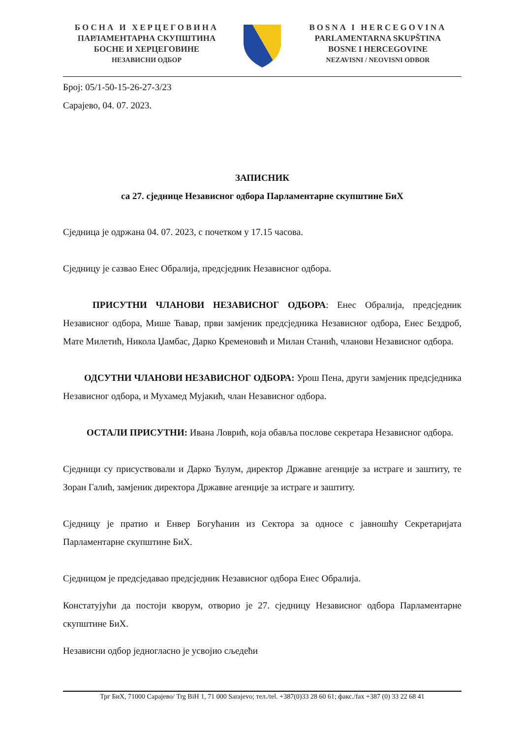БОСНА И ХЕРЦЕГОВИНА
ПАРЛАМЕНТАРНА СКУПШТИНА
БОСНЕ И ХЕРЦЕГОВИНЕ
НЕЗАВИСНИ ОДБОР
BOSNA I HERCEGOVINA
PARLAMENTARNA SKUPŠTINA
BOSNE I HERCEGOVINE
NEZAVISNI / NEOVISNI ODBOR
Број: 05/1-50-15-26-27-3/23
Сарајево, 04. 07. 2023.
ЗАПИСНИК
са 27. сједнице Независног одбора Парламентарне скупштине БиХ
Сједница је одржана 04. 07. 2023, с почетком у 17.15 часова.
Сједницу је сазвао Енес Обралија, предсједник Независног одбора.
ПРИСУТНИ ЧЛАНОВИ НЕЗАВИСНОГ ОДБОРА: Енес Обралија, предсједник Независног одбора, Мише Ћавар, први замјеник предсједника Независног одбора, Енес Бездроб, Мате Милетић, Никола Џамбас, Дарко Кременовић и Милан Станић, чланови Независног одбора.
ОДСУТНИ ЧЛАНОВИ НЕЗАВИСНОГ ОДБОРА: Урош Пена, други замјеник предсједника Независног одбора, и Мухамед Мујакић, члан Независног одбора.
ОСТАЛИ ПРИСУТНИ: Ивана Ловрић, која обавља послове секретара Независног одбора.
Сједници су присуствовали и Дарко Ћулум, директор Државне агенције за истраге и заштиту, те Зоран Галић, замјеник директора Државне агенције за истраге и заштиту.
Сједницу је пратио и Енвер Богућанин из Сектора за односе с јавношћу Секретаријата Парламентарне скупштине БиХ.
Сједницом је предсједавао предсједник Независног одбора Енес Обралија.
Констатујући да постоји кворум, отворио је 27. сједницу Независног одбора Парламентарне скупштине БиХ.
Независни одбор једногласно је усвојио сљедећи
Трг БиХ, 71000 Сарајево/ Trg BiH 1, 71 000 Sarajevo; тел./tel. +387(0)33 28 60 61; факс./fax +387 (0) 33 22 68 41